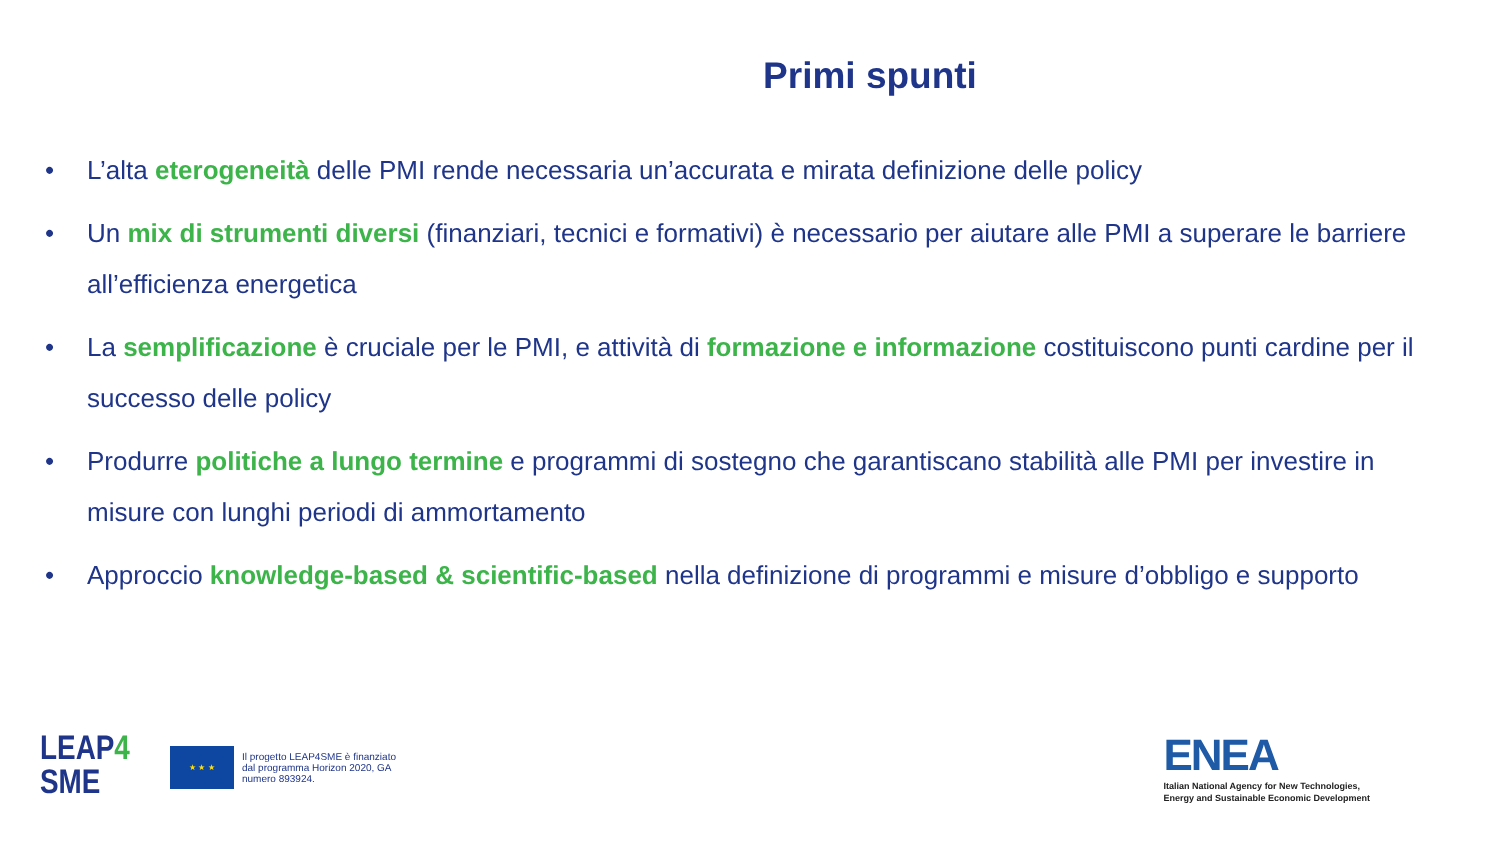Primi spunti
• L’alta eterogeneità delle PMI rende necessaria un’accurata e mirata definizione delle policy
• Un mix di strumenti diversi (finanziari, tecnici e formativi) è necessario per aiutare alle PMI a superare le barriere all’efficienza energetica
• La semplificazione è cruciale per le PMI, e attività di formazione e informazione costituiscono punti cardine per il successo delle policy
• Produrre politiche a lungo termine e programmi di sostegno che garantiscano stabilità alle PMI per investire in misure con lunghi periodi di ammortamento
• Approccio knowledge-based & scientific-based nella definizione di programmi e misure d’obbligo e supporto
LEAP4
SME
★ ★ ★
Il progetto LEAP4SME è finanziato dal programma Horizon 2020, GA numero 893924.
ENEA
Italian National Agency for New Technologies,
Energy and Sustainable Economic Development